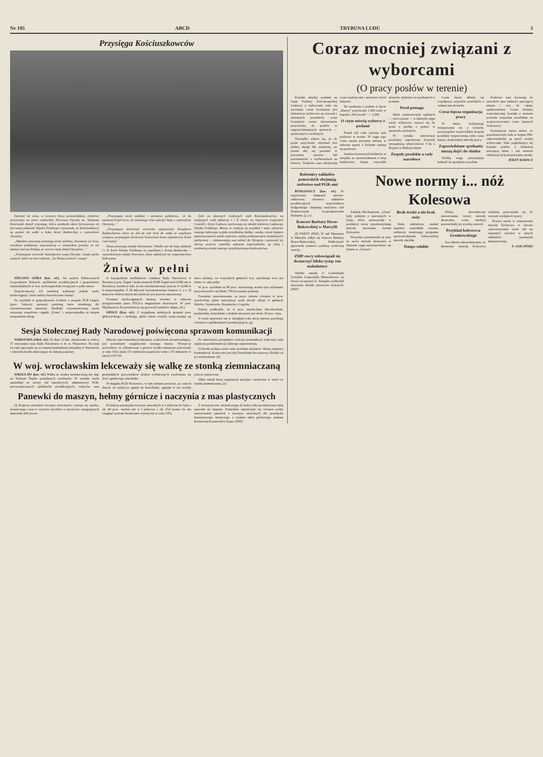Nr 195 ABCD TRYBUNA LUDU 3
Przysięga Kościuszkowców
Dziesięć lat temu, w rocznicę bitwy grunwaldzkiej, żołnierze utworzonej na ziemi radzieckiej Pierwszej Dywizji im. Tadeusza Kościuszki złożyli przysięgę, która zamknęła okres formowania tej pierwszej jednostki Wojska Polskiego i oznaczała, że Kościuszkowcy są gotowi do walki u boku Armii Radzieckiej o wyzwolenie Ojczyzny:
„Składam uroczystą przysięgę ziemi polskiej, broczącej we krwi, narodowi polskiemu, umęczonemu w niemieckim jarzmie, że nie skalam imienia Polaka, że wiernie będę służył Ojczyźnie..."
„Przysięgam wierność Sztandarowi mojej Dywizji i hasłu ojców naszych, które na nim widnieje „Za Waszą wolność i naszą".
„Przysięgam ziemi polskiej i narodowi polskiemu... że do ostatniej kropli krwi, do ostatniego tchu walczyć będę o wyzwolenie Ojczyzny..."
„Przysięgam dochować wierności sojuszniczej Związkowi Radzieckiemu, który mi dał do ręki broń do walki ze wspólnym wrogiem, przysięgam dochować braterstwa broni sojuszniczej Armii Czerwonej".
Słowa przysięgi zostały dotrzymane. Wiodły one do boju oddziały I i II Armii Wojska Polskiego na wspólnym z Armią Radziecką — wyzwoleńczym szlaku bitewnym, który zakończył się rozgromieniem hitleryzmu.
Dziś na sławnych tradycjach walk Kościuszkowców, na tradycjach walk żołnierzy I i II Armii, na bojowych tradycjach Gwardii i Armii Ludowej wychowują się młodzi żołnierze Ludowego Wojska Polskiego. Biorąc te tradycje za przykład i wzór, żołnierze naszego ludowego wojska przykładną służbą i nauką, coraz lepszym opanowywaniem sztuki wojennej, stałym podnoszeniem świadomości politycznej — dokumentują swą miłość do Ojczyzny i gotowość jej obrony przeciw wszelkim zakusom imperialistów, są silną i niezłomną strażą naszego socjalistycznego budownictwa.
Żniwa w pełni
ZIELONA GÓRA (kor. wł.). Na polach Państwowych Gospodarstw Rolnych, spółdzielni produkcyjnych i gospodarstw indywidualnych w woj. zielonogórskim trwają już w pełni żniwa.
Dotychczasowy ich przebieg wykazuje jednak wiele niedociągnięć, które należy bezzwłocznie usunąć.
Na przykład w gospodarstwie Grabów z zespołu PGR Łagów (pow. Sulęcin) sprawny przebieg żniw utrudniają źle wyremontowane maszyny. Niedbale wyremontowany przez warsztaty zespołowe ciągnik „Ursus" i snopowiązałka są istnym utrapieniem załogi.
O karygodnym niedbalstwie Gminnej Rady Narodowej w Brzeźnicy pow. Żagań i braku kontroli POM Żagań nad GOM-em w Brzeźnicy, świadczy fakt, że nie wyremontowano jeszcze w GOM-ie 6 snopowiązałek. Z 28 młocarń wyremontowano dopiero 5, a z 16 motorów elektrycznych ani jeden nie jest jeszcze naprawiony.
Poważne niedociągnięcia istnieją również w zakresie przygotowania przez PZGS-y magazynów zbożowych. W pow. Międzyrzecz źle przedstawia się gotowość punktów skupu. (St.)
OPOLE (Kor. wł.). Z wyjątkiem niektórych gromad pow. głubczyckiego i nyskiego, gdzie żniwa zwykle rozpoczynają się nieco później, we wszystkich gminach woj. opolskiego trwa już żniwo w całej pełni.
W pow. opolskim na 80 proc. skoszonego areału żyta wykonano już podorywki i na blisko 700 ha zasiano poplony.
Poważnie zaawansowane są prace żniwne również w pow. strzeleckim, gdzie największy areał skosili chłopi w gminach Izbicko, Szymiszów, Rozmierka i Gogolin.
Należy podkreślić, że w pow. strzeleckim, kluczborskim, prudnickim, kozielskim i oleskim skoszono już około 30 proc. żyta.
O wiele sprawniej niż w ubiegłym roku akcja żniwna przebiega również w spółdzielniach produkcyjnych. (g)
Sesja Stołecznej Rady Narodowej poświęcona sprawom komunikacji
WARSZAWA (Obsł. wł.). W dniu 13 bm. obradowała w stolicy IV zwyczajna sesja Rady Narodowej w m. st. Warszawie. Na sesji tej rada zapoznała się ze stanem komunikacji miejskiej w Warszawie i omówiła środki zmierzające do dalszej poprawy.
Obecny stan komunikacji miejskiej, aczkolwiek niezadowalający, jest poważnym osiągnięciem naszego miasta. Wystarczy powiedzieć, że odbudowane z gruzów środki transportu przewiozły w roku 1952 około 571 milionów pasażerów wobec 275 milionów w latach 1937/39.
Po omówieniu perspektyw rozwoju komunikacji stołecznej rada zajęła się problemami jej dalszego usprawnienia.
Uchwała podjęta przez radę powinna przyniosć dalszą poprawę komunikacji. Konieczne jest aby Prezydium bez przerwy śledziło za jej wykonaniem. (b)
W woj. wrocławskim lekceważy się walkę ze stonką ziemniaczaną
WROCŁAW (kor. wł.) Walka ze stonką ziemniaczaną nie daje na Dolnym Śląsku pożądanych rezultatów. W wyniku wielu zaniedbań ze strony rad narodowych, administracji PGR, przewodniczących spółdzielni produkcyjnych, sołtysów oraz gromadzkich pracowników drużyn technicznych zwalczania się ilość ognisk tego szkodnika.
W majątku PGR Piotrowice, w tym samym powiecie, po ostrych dniach od wykrycia ognisk na kartoflisku, ogniska te nie zostały jeszcze zniszczone.
Słaby udział biorą organizacje partyjne i społeczne w walce ze stonką ziemniaczaną. (n)
Panewki do maszyn, hełmy górnicze i naczynia z mas plastycznych
(f) Krajowy przemysł tworzyw sztucznych, rozwija się szybko, dostarczając coraz to nowych wyrobów z surowców, zastępujących materiały deficytowe.
Produkcja przemysłu tworzyw sztucznych w I półroczu br. była o ok. 60 proc. wyższa niż w I półroczu r. ub. Pod koniec br. ma osiągnąć poziom dwukrotnie wyższy niż w roku 1952.
Z tworzywa tzw. skrawkowego do końca roku produkowane będą panewki do maszyn. Pomyślnie zakończyły się również próby zastosowania panewek z tworzyw sztucznych dla przemysłu maszynowego, hutniczego, a ostatnio także górniczego, zamiast kosztownych panewek z brązu. (PAP)
Coraz mocniej związani z wyborcami
(O pracy posłów w terenie)
Kontakt między posłami na Sejm Polskiej Rzeczpospolitej Ludowej a wyborcami stale się zacieśnia; coraz liczniejsza jest frekwencja wyborców na wiecach i zebraniach poselskich, coraz liczniejsze rzesze interesantów przychodzą do posłów w najprzeróżniejszych sprawach — społecznych i osobistych.
Nierzadko zdarza się, że do posła przychodzi obywatel bez żadnej skargi lub zażalenia, po prostu aby się poradzić w prywatnej sprawie lub porozmawiać o wydarzeniach na świecie. Posłowie nasi zdobywają coraz większy mir i autorytet wśród ludności.
Na spotkaniu z posłem w hucie „Batory" przychodzi 1.400 osób, w kopalni „Wieczorek" — 1.200.
O czym mówią wyborcy z posłami
Ponad pół roku pracują nasi posłowie w terenie. W ciągu tego czasu zaszła poważna zmiana w zakresie spraw, z którymi stykają się posłowie.
Analiza terenowych budżetów w związku ze sprawozdaniem z sesji budżetowej Sejmu wywołała obszerne dyskusje na spotkaniach z posłami.
Poseł pomaga
Obok zainteresowań ogólnych — rzecz prosta — w dalszym ciągu wielu wyborców zwraca się do posła z prośbą o pomoc w sprawach osobistych.
W wyniku interwencji poselskiej naprawiono krzywdę wyrządzoną właścicielowi 4 ha z Krypna w Białostockiem.
Zespoły poselskie a rady narodowe
Coraz lepiej układa się współpraca zespołów poselskich z radami narodowymi.
Coraz lepsza organizacja pracy
W miarę ściślejszego związywania się z terenem, poszczególne wojewódzkie zespoły poselskie wypracowują sobie coraz lepsze, doskonalsze metody pracy.
Zapowiedziane spotkania muszą dojść do skutku
Wielką wagę przywiązuje ludność do spotkania z posłem.
Posłowie nasi docierają do szerokich mas ludności pracującej miasta i wsi, do całego społeczeństwa. Coraz bardziej wszechstronny kontakt z terenem pozwala zespołom poselskim na wypracowywanie coraz lepszych form pracy.
Konstytucja nasza mówi, że przedstawiciele ludu w Sejmie PRL odpowiedzialni są przed swymi wyborcami. Stale pogłębiający się kontakt posłów z ludnością pracującą miast i wsi stanowi realizację tej konstytucyjnej zasady.
JERZY RAWICZ
Robotnicy zakładów pomorskich obejmują szefostwo nad PGR-ami
BYDGOSZCZ (kor. wł.) W tegorocznej kampanii żniwno-omłotowej robotnicy zakładów produkcyjnych województwa bydgoskiego obejmują szefostwo nad Państwowymi Gospodarstwami Rolnymi. (g. p.)
Koncert Barbary Hesse-Bukowskiej w Marsylii
(f) PARYŻ (PAP). W sali Mazenaut w Marsylii odbył się koncert Barbary Hesse-Bukowskiej. Publiczność zgotowała pianistce polskiej serdeczną owację.
ZMP-owcy zobowiązali się dostarczyć blisko tysiąc ton makulatury
Wyniki narady w Centralnym Urzędzie Gospodarki Materiałowej, na której wiceprezes E. Sznajder podkreślił znaczenie zbiórki surowców wtórnych. (PAP)
Nowe normy i... nóż Kolesowa
Zakłady Mechaniczne „Ursus" były jednymi z pierwszych w kraju, które zastosowały w produkcji nową wysokowydajną metodę skrawania nożem Kolesowa.
Wszystko przemawiało za tym, że nowa metoda skrawania w dalszym ciągu upowszechniać się będzie w „Ursusie".
Brak troski a nie brak noży
Rada zakładowa niemal zupełnie zaniedbała ostatnio realizację ustalonego programu upowszechniania kolesowskiej metody obróbki.
Tempo osłabło
Efekty ekonomiczne zastosowania nowej metody skrawania, coraz bardziej potwierdzały jej wysoką wartość.
Przykład kolesowca Gronkowskiego
Jest faktem udowodnionym, że skrawanie metodą Kolesowa wybitnie przyczyniła się do wzrostu wydajności pracy.
Pewien zastój w rozszerzeniu metody Kolesowa w okresie opracowywania norm dał się zauważyć również w innych zakładach przemysłu maszynowego.
Z. GOLAŃSKI